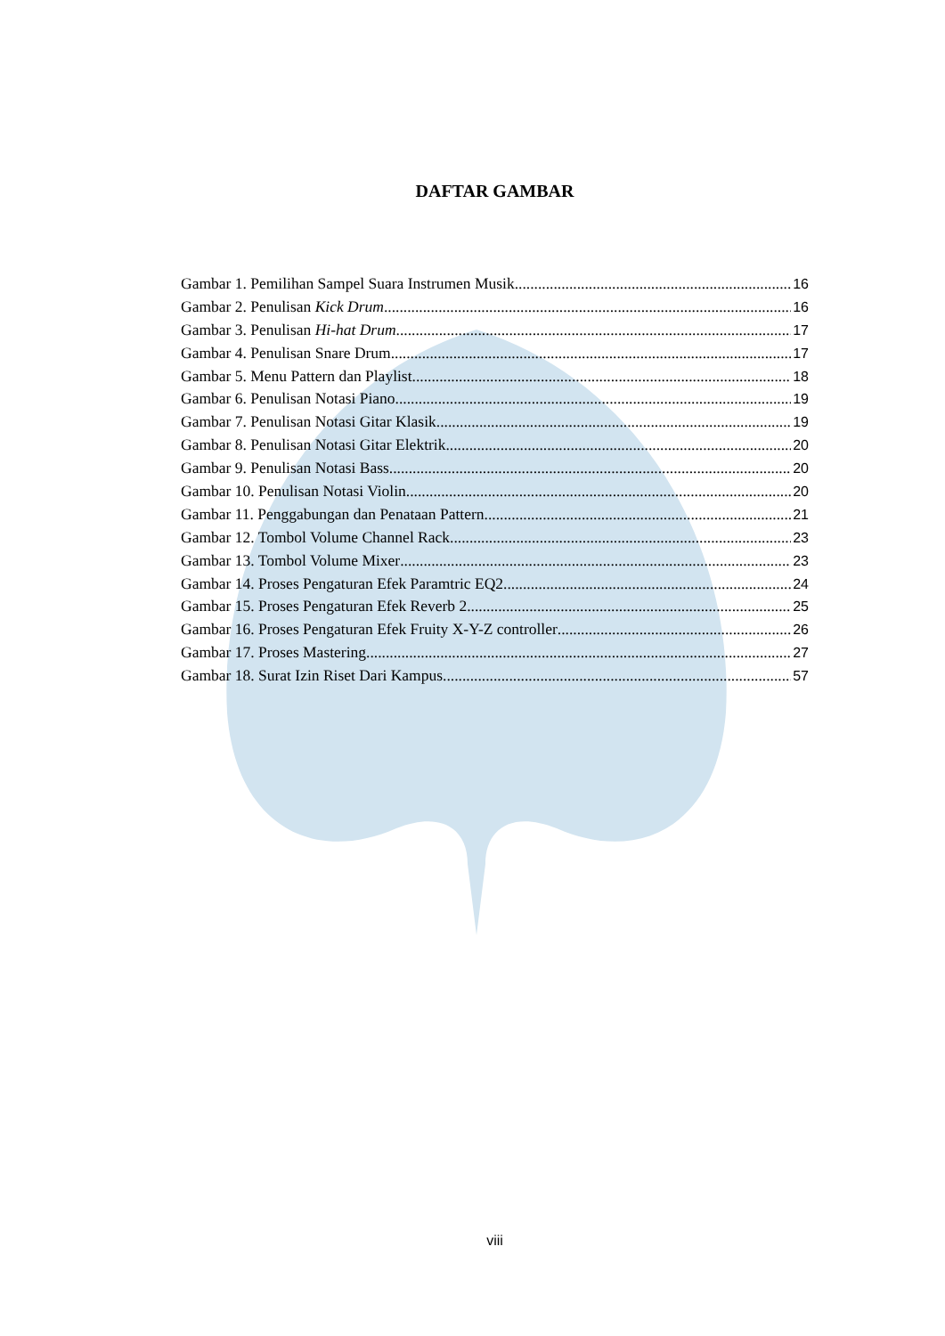DAFTAR GAMBAR
Gambar 1. Pemilihan Sampel Suara Instrumen Musik 16
Gambar 2. Penulisan Kick Drum 16
Gambar 3. Penulisan Hi-hat Drum 17
Gambar 4. Penulisan Snare Drum 17
Gambar 5. Menu Pattern dan Playlist 18
Gambar 6. Penulisan Notasi Piano 19
Gambar 7. Penulisan Notasi Gitar Klasik 19
Gambar 8. Penulisan Notasi Gitar Elektrik 20
Gambar 9. Penulisan Notasi Bass 20
Gambar 10. Penulisan Notasi Violin 20
Gambar 11. Penggabungan dan Penataan Pattern 21
Gambar 12. Tombol Volume Channel Rack 23
Gambar 13. Tombol Volume Mixer 23
Gambar 14. Proses Pengaturan Efek Paramtric EQ2 24
Gambar 15. Proses Pengaturan Efek Reverb 2 25
Gambar 16. Proses Pengaturan Efek Fruity X-Y-Z controller 26
Gambar 17. Proses Mastering 27
Gambar 18. Surat Izin Riset Dari Kampus 57
viii